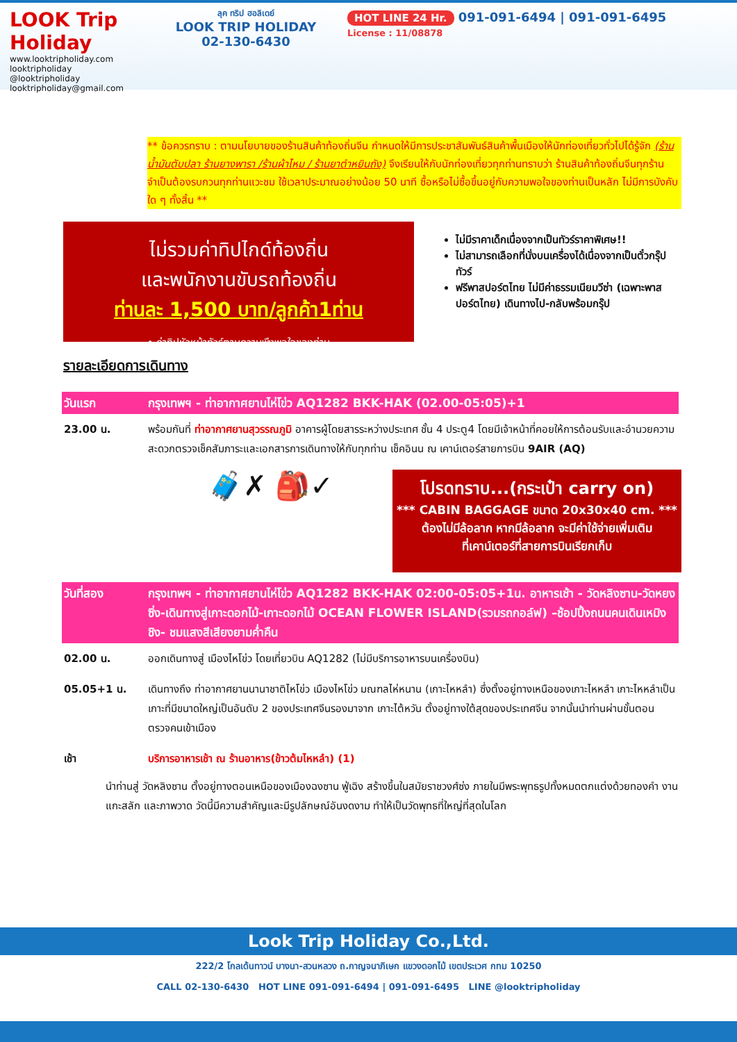LOOK Trip Holiday
www.looktripholiday.com
looktripholiday @looktripholiday looktripholiday@gmail.com
ลุค ทริป ฮอลิเดย์
LOOK TRIP HOLIDAY
02-130-6430
HOT LINE 24 Hr. 091-091-6494 | 091-091-6495
License : 11/08878
** ข้อควรทราบ : ตามนโยบายของร้านสินค้าท้องถิ่นจีน กำหนดให้มีการประชาสัมพันธ์สินค้าพื้นเมืองให้นักท่องเที่ยวทั่วไปได้รู้จัก (ร้านน้ำมันตับปลา ร้านยางพารา /ร้านผ้าไหม / ร้านยาตำหยินถัง) จึงเรียนให้กับนักท่องเที่ยวทุกท่านทราบว่า ร้านสินค้าท้องถิ่นจีนทุกร้านจำเป็นต้องรบกวนทุกท่านแวะชม ใช้เวลาประมาณอย่างน้อย 50 นาที ซื้อหรือไม่ซื้อขึ้นอยู่กับความพอใจของท่านเป็นหลัก ไม่มีการบังคับใด ๆ ทั้งสิ้น **
ไม่รวมค่าทิปไกด์ท้องถิ่น
และพนักงานขับรถท้องถิ่น
ท่านละ 1,500 บาท/ลูกค้า1ท่าน
• ค่าทิปหัวหน้าทัวร์ตามความพึงพอใจของท่าน
ไม่มีราคาเด็กเนื่องจากเป็นทัวร์ราคาพิเศษ!!
ไม่สามารถเลือกที่นั่งบนเครื่องได้เนื่องจากเป็นตั๋วกรุ๊ปทัวร์
ฟรีพาสปอร์ตไทย ไม่มีค่าธรรมเนียมวีซ่า (เฉพาะพาสปอร์ตไทย) เดินทางไป-กลับพร้อมกรุ๊ป
รายละเอียดการเดินทาง
| วันแรก | กรุงเทพฯ - ท่าอากาศยานไห่โข่ว AQ1282 BKK-HAK (02.00-05:05)+1 |
| 23.00 น. | พร้อมกันที่ ท่าอากาศยานสุวรรณภูมิ อาคารผู้โดยสารระหว่างประเทศ ชั้น 4 ประตู4 โดยมีเจ้าหน้าที่คอยให้การต้อนรับและอำนวยความสะดวกตรวจเช็คสัมภาระและเอกสารการเดินทางให้กับทุกท่าน เช็คอินน ณ เคาน์เตอร์สายการบิน 9AIR (AQ) |
🧳✗ 🎒✓
โปรดทราบ...(กระเป๋า carry on)
*** CABIN BAGGAGE ขนาด 20x30x40 cm. ***
ต้องไม่มีล้อลาก หากมีล้อลาก จะมีค่าใช้จ่ายเพิ่มเติม
ที่เคาน์เตอร์ที่สายการบินเรียกเก็บ
| วันที่สอง | กรุงเทพฯ - ท่าอากาศยานไห่โข่ว AQ1282 BKK-HAK 02:00-05:05+1น. อาหารเช้า - วัดหลิงซาน-วัดหยงซิ่ง-เดินทางสู่เกาะดอกไม้-เกาะดอกไม้ OCEAN FLOWER ISLAND(รวมรถกอล์ฟ) –ช้อปปิ้งถนนคนเดินเหมิงชิง- ชมแสงสีเสียงยามค่ำคืน |
| 02.00 น. | ออกเดินทางสู่ เมืองไหโข่ว โดยเที่ยวบิน AQ1282 (ไม่มีบริการอาหารบนเครื่องบิน) |
| 05.05+1 น. | เดินทางถึง ท่าอากาศยานนานาชาติไหโข่ว เมืองไหโข่ว มณฑลไห่หนาน (เกาะไหหลำ) ซึ่งตั้งอยู่ทางเหนือของเกาะไหหลำ เกาะไหหลำเป็นเกาะที่มีขนาดใหญ่เป็นอันดับ 2 ของประเทศจีนรองมาจาก เกาะไต้หวัน ตั้งอยู่ทางใต้สุดของประเทศจีน จากนั้นนำท่านผ่านขั้นตอนตรวจคนเข้าเมือง |
| เช้า | บริการอาหารเช้า ณ ร้านอาหาร(ข้าวต้มไหหลำ) (1) |
นำท่านสู่ วัดหลิงซาน ตั้งอยู่ทางตอนเหนือของเมืองฉงซาน ฟู่เฉิง สร้างขึ้นในสมัยราชวงศ์ซ่ง ภายในมีพระพุทธรูปทั้งหมดตกแต่งด้วยทองคำ งานแกะสลัก และภาพวาด วัดนี้มีความสำคัญและมีรูปลักษณ์อันงดงาม ทำให้เป็นวัดพุทธที่ใหญ่ที่สุดในโลก
Look Trip Holiday Co.,Ltd.
222/2 โกลเด้นทาวน์ บางนา-สวนหลวง ถ.กาญจนาภิเษก แขวงดอกไม้ เขตประเวศ กทม 10250
CALL 02-130-6430 HOT LINE 091-091-6494 | 091-091-6495 LINE @looktripholiday